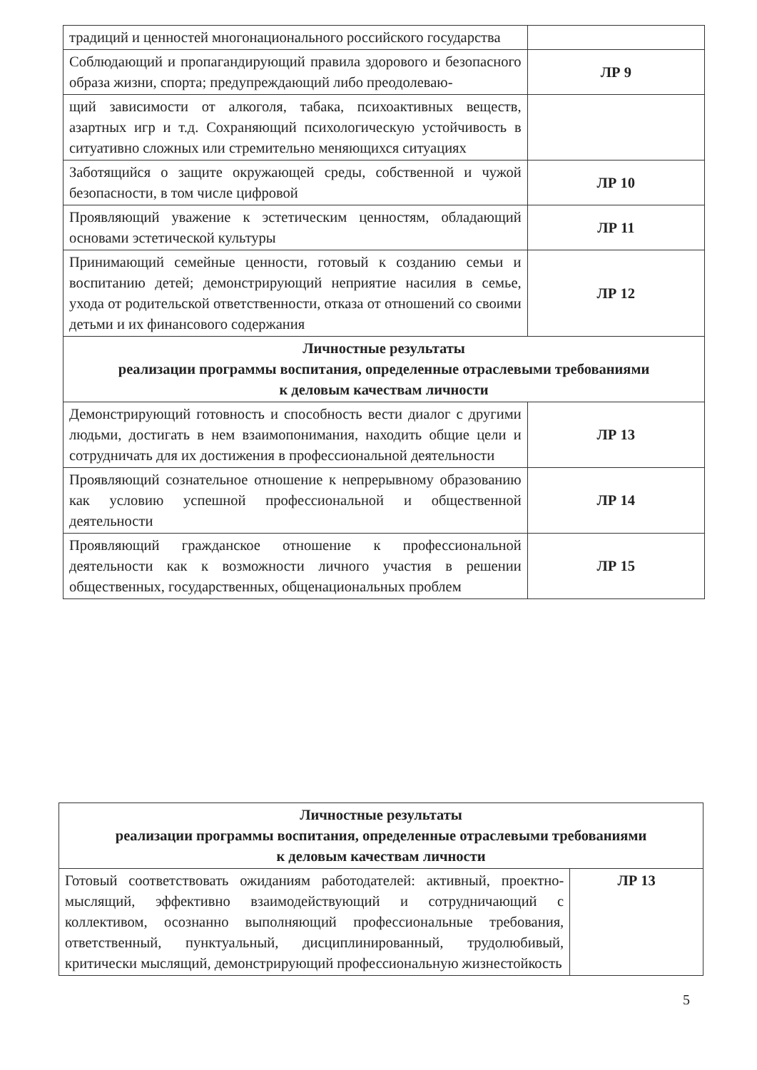| традиций и ценностей многонационального российского государства | |
| Соблюдающий и пропагандирующий правила здорового и безопасного образа жизни, спорта; предупреждающий либо преодолеваю- | ЛР 9 |
| щий зависимости от алкоголя, табака, психоактивных веществ, азартных игр и т.д. Сохраняющий психологическую устойчивость в ситуативно сложных или стремительно меняющихся ситуациях | |
| Заботящийся о защите окружающей среды, собственной и чужой безопасности, в том числе цифровой | ЛР 10 |
| Проявляющий уважение к эстетическим ценностям, обладающий основами эстетической культуры | ЛР 11 |
| Принимающий семейные ценности, готовый к созданию семьи и воспитанию детей; демонстрирующий неприятие насилия в семье, ухода от родительской ответственности, отказа от отношений со своими детьми и их финансового содержания | ЛР 12 |
| Личностные результаты реализации программы воспитания, определенные отраслевыми требованиями к деловым качествам личности | |
| Демонстрирующий готовность и способность вести диалог с другими людьми, достигать в нем взаимопонимания, находить общие цели и сотрудничать для их достижения в профессиональной деятельности | ЛР 13 |
| Проявляющий сознательное отношение к непрерывному образованию как условию успешной профессиональной и общественной деятельности | ЛР 14 |
| Проявляющий гражданское отношение к профессиональной деятельности как к возможности личного участия в решении общественных, государственных, общенациональных проблем | ЛР 15 |
| Личностные результаты реализации программы воспитания, определенные отраслевыми требованиями к деловым качествам личности | |
| Готовый соответствовать ожиданиям работодателей: активный, проектно-мыслящий, эффективно взаимодействующий и сотрудничающий с коллективом, осознанно выполняющий профессиональные требования, ответственный, пунктуальный, дисциплинированный, трудолюбивый, критически мыслящий, демонстрирующий профессиональную жизнестойкость | ЛР 13 |
5